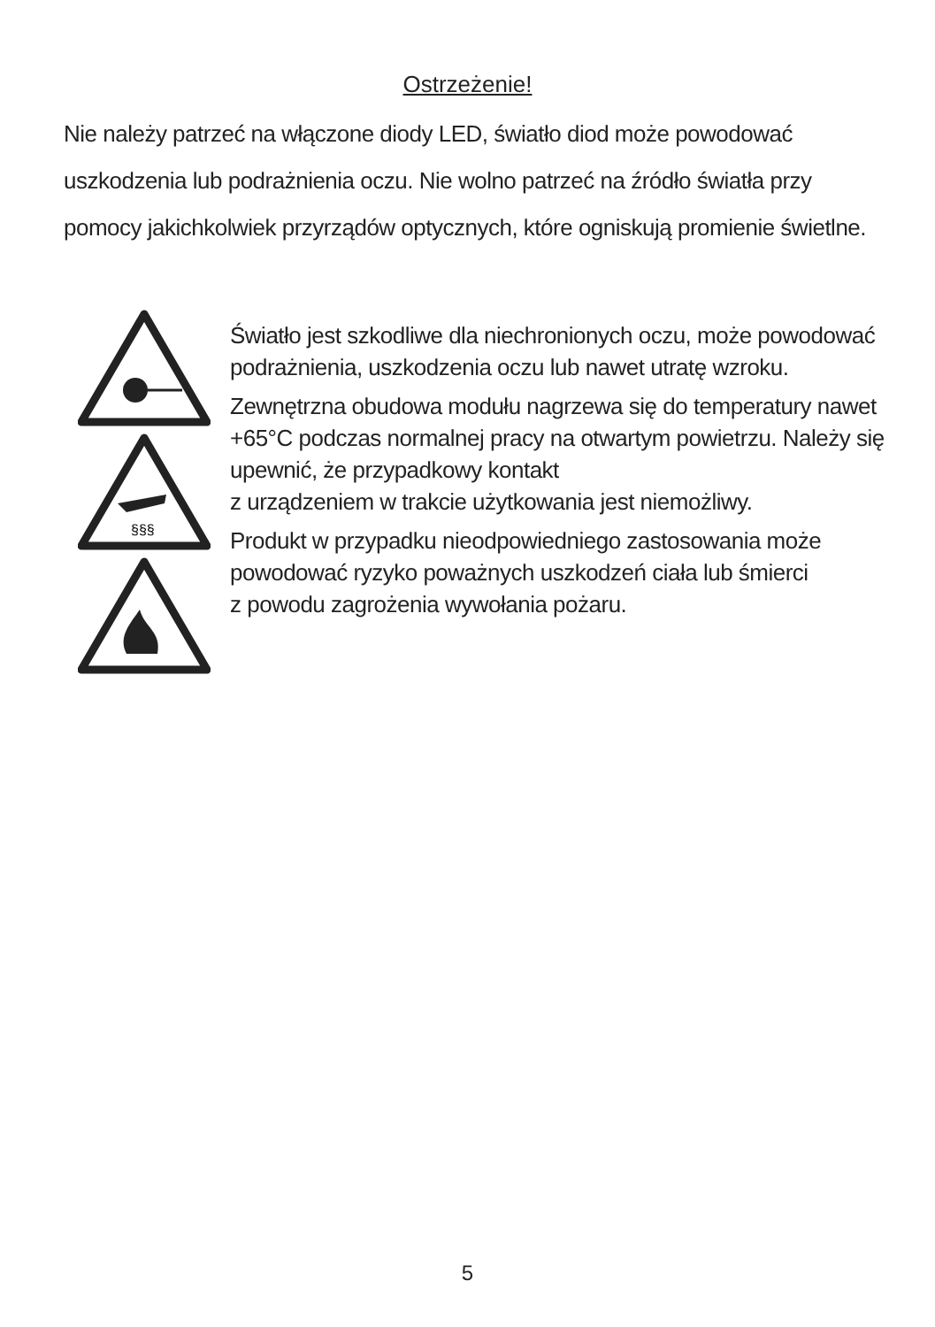Ostrzeżenie!
Nie należy patrzeć na włączone diody LED, światło diod może powodować uszkodzenia lub podrażnienia oczu. Nie wolno patrzeć na źródło światła przy pomocy jakichkolwiek przyrządów optycznych, które ogniskują promienie świetlne.
§§§
Światło jest szkodliwe dla niechronionych oczu, może powodować podrażnienia, uszkodzenia oczu lub nawet utratę wzroku.
Zewnętrzna obudowa modułu nagrzewa się do temperatury nawet +65°C podczas normalnej pracy na otwartym powietrzu. Należy się upewnić, że przypadkowy kontakt
z urządzeniem w trakcie użytkowania jest niemożliwy.
Produkt w przypadku nieodpowiedniego zastosowania może powodować ryzyko poważnych uszkodzeń ciała lub śmierci
z powodu zagrożenia wywołania pożaru.
5